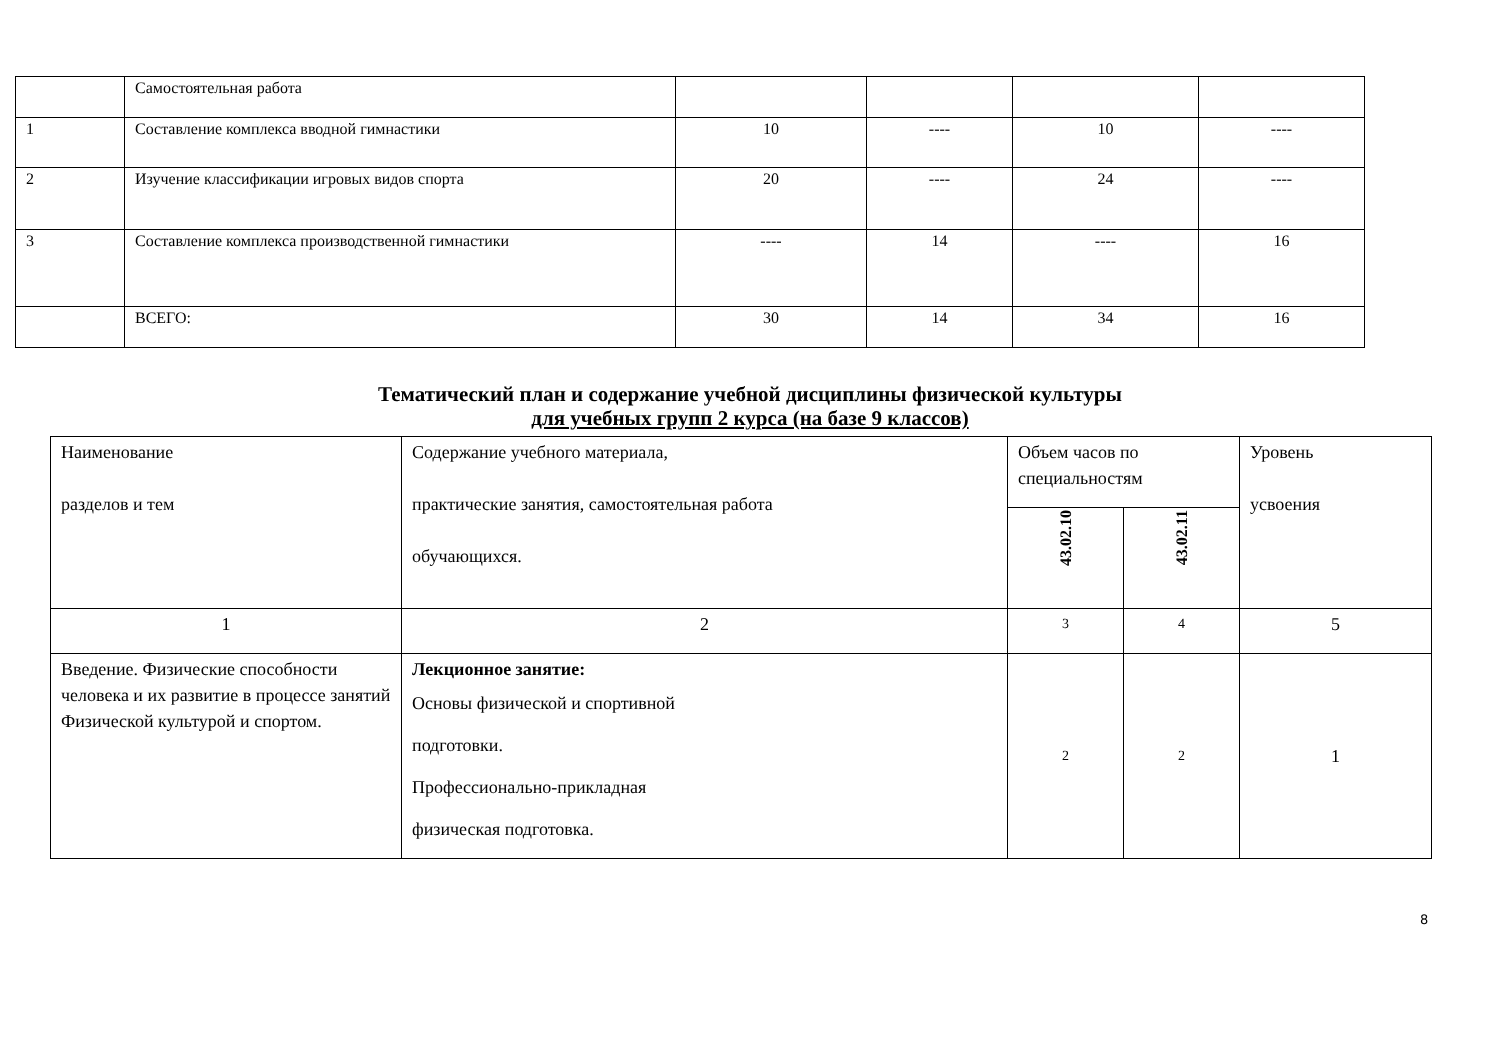| | Самостоятельная работа | | | | |
| 1 | Составление комплекса вводной гимнастики | 10 | ---- | 10 | ---- |
| 2 | Изучение классификации игровых видов спорта | 20 | ---- | 24 | ---- |
| 3 | Составление комплекса производственной гимнастики | ---- | 14 | ---- | 16 |
| | ВСЕГО: | 30 | 14 | 34 | 16 |
Тематический план и содержание учебной дисциплины физической культуры
для учебных групп 2 курса (на базе 9 классов)
| Наименование разделов и тем | Содержание учебного материала, практические занятия, самостоятельная работа обучающихся. | Объем часов по специальностям | | Уровень усвоения |
| --- | --- | --- | --- | --- |
| | | 43.02.10 | 43.02.11 | |
| 1 | 2 | 3 | 4 | 5 |
| Введение. Физические способности человека и их развитие в процессе занятий Физической культурой и спортом. | Лекционное занятие: Основы физической и спортивной подготовки. Профессионально-прикладная физическая подготовка. | 2 | 2 | 1 |
8